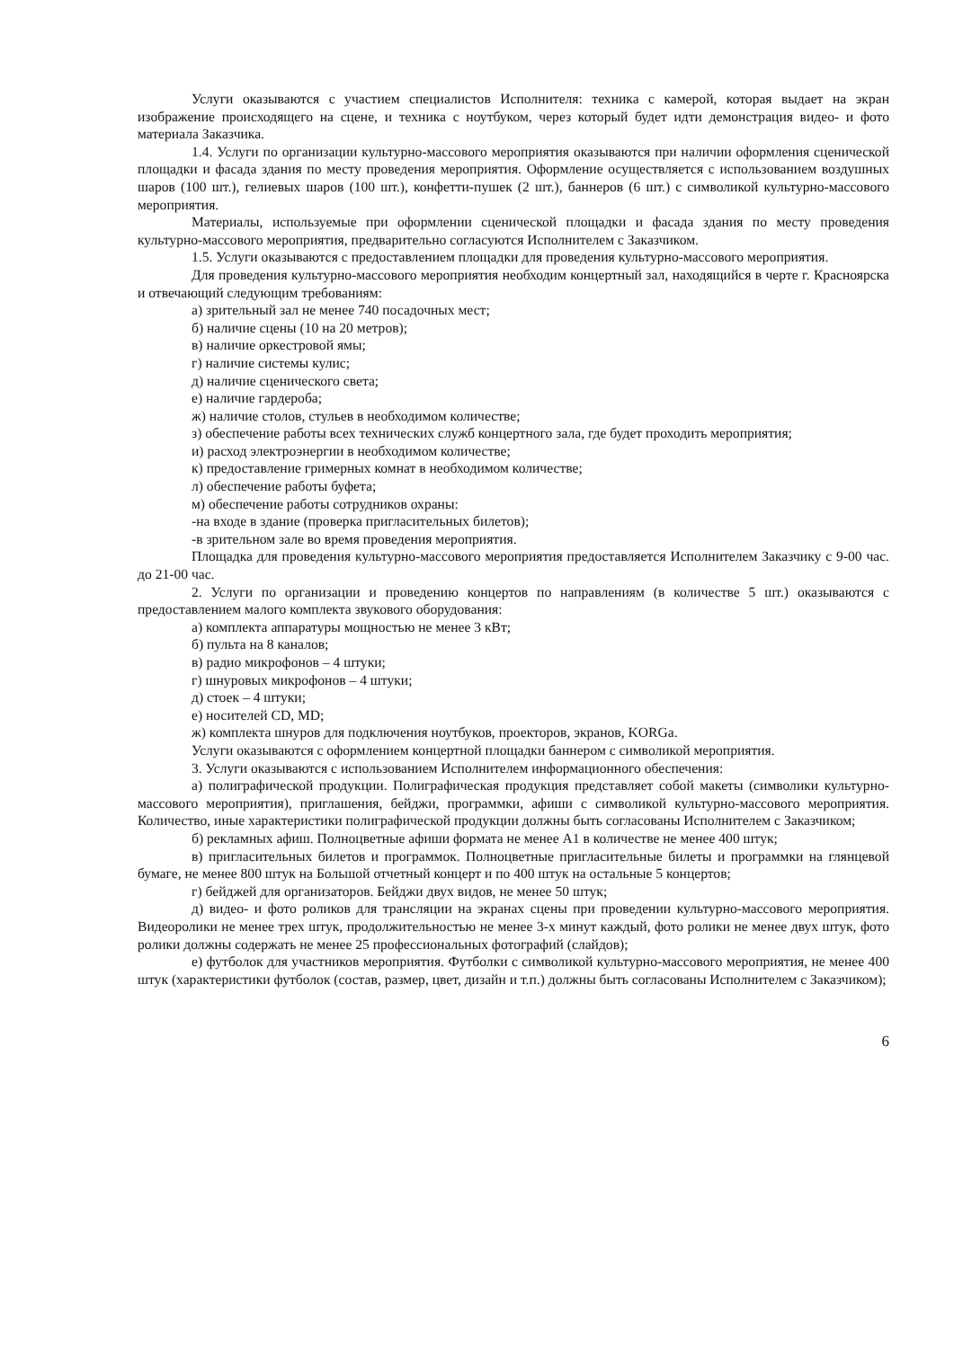Услуги оказываются с участием специалистов Исполнителя: техника с камерой, которая выдает на экран изображение происходящего на сцене, и техника с ноутбуком, через который будет идти демонстрация видео- и фото материала Заказчика.
1.4. Услуги по организации культурно-массового мероприятия оказываются при наличии оформления сценической площадки и фасада здания по месту проведения мероприятия. Оформление осуществляется с использованием воздушных шаров (100 шт.), гелиевых шаров (100 шт.), конфетти-пушек (2 шт.), баннеров (6 шт.) с символикой культурно-массового мероприятия.
Материалы, используемые при оформлении сценической площадки и фасада здания по месту проведения культурно-массового мероприятия, предварительно согласуются Исполнителем с Заказчиком.
1.5. Услуги оказываются с предоставлением площадки для проведения культурно-массового мероприятия.
Для проведения культурно-массового мероприятия необходим концертный зал, находящийся в черте г. Красноярска и отвечающий следующим требованиям:
а) зрительный зал не менее 740 посадочных мест;
б) наличие сцены (10 на 20 метров);
в) наличие оркестровой ямы;
г) наличие системы кулис;
д) наличие сценического света;
е) наличие гардероба;
ж) наличие столов, стульев в необходимом количестве;
з) обеспечение работы всех технических служб концертного зала, где будет проходить мероприятия;
и) расход электроэнергии в необходимом количестве;
к) предоставление гримерных комнат в необходимом количестве;
л) обеспечение работы буфета;
м) обеспечение работы сотрудников охраны:
-на входе в здание (проверка пригласительных билетов);
-в зрительном зале во время проведения мероприятия.
Площадка для проведения культурно-массового мероприятия предоставляется Исполнителем Заказчику с 9-00 час. до 21-00 час.
2. Услуги по организации и проведению концертов по направлениям (в количестве 5 шт.) оказываются с предоставлением малого комплекта звукового оборудования:
а) комплекта аппаратуры мощностью не менее 3 кВт;
б) пульта на 8 каналов;
в) радио микрофонов – 4 штуки;
г) шнуровых микрофонов – 4 штуки;
д) стоек – 4 штуки;
е) носителей CD, MD;
ж) комплекта шнуров для подключения ноутбуков, проекторов, экранов, KORGa.
Услуги оказываются с оформлением концертной площадки баннером с символикой мероприятия.
3. Услуги оказываются с использованием Исполнителем информационного обеспечения:
а) полиграфической продукции. Полиграфическая продукция представляет собой макеты (символики культурно-массового мероприятия), приглашения, бейджи, программки, афиши с символикой культурно-массового мероприятия. Количество, иные характеристики полиграфической продукции должны быть согласованы Исполнителем с Заказчиком;
б) рекламных афиш. Полноцветные афиши формата не менее А1 в количестве не менее 400 штук;
в) пригласительных билетов и программок. Полноцветные пригласительные билеты и программки на глянцевой бумаге, не менее 800 штук на Большой отчетный концерт и по 400 штук на остальные 5 концертов;
г) бейджей для организаторов. Бейджи двух видов, не менее 50 штук;
д) видео- и фото роликов для трансляции на экранах сцены при проведении культурно-массового мероприятия. Видеоролики не менее трех штук, продолжительностью не менее 3-х минут каждый, фото ролики не менее двух штук, фото ролики должны содержать не менее 25 профессиональных фотографий (слайдов);
е) футболок для участников мероприятия. Футболки с символикой культурно-массового мероприятия, не менее 400 штук (характеристики футболок (состав, размер, цвет, дизайн и т.п.) должны быть согласованы Исполнителем с Заказчиком);
6